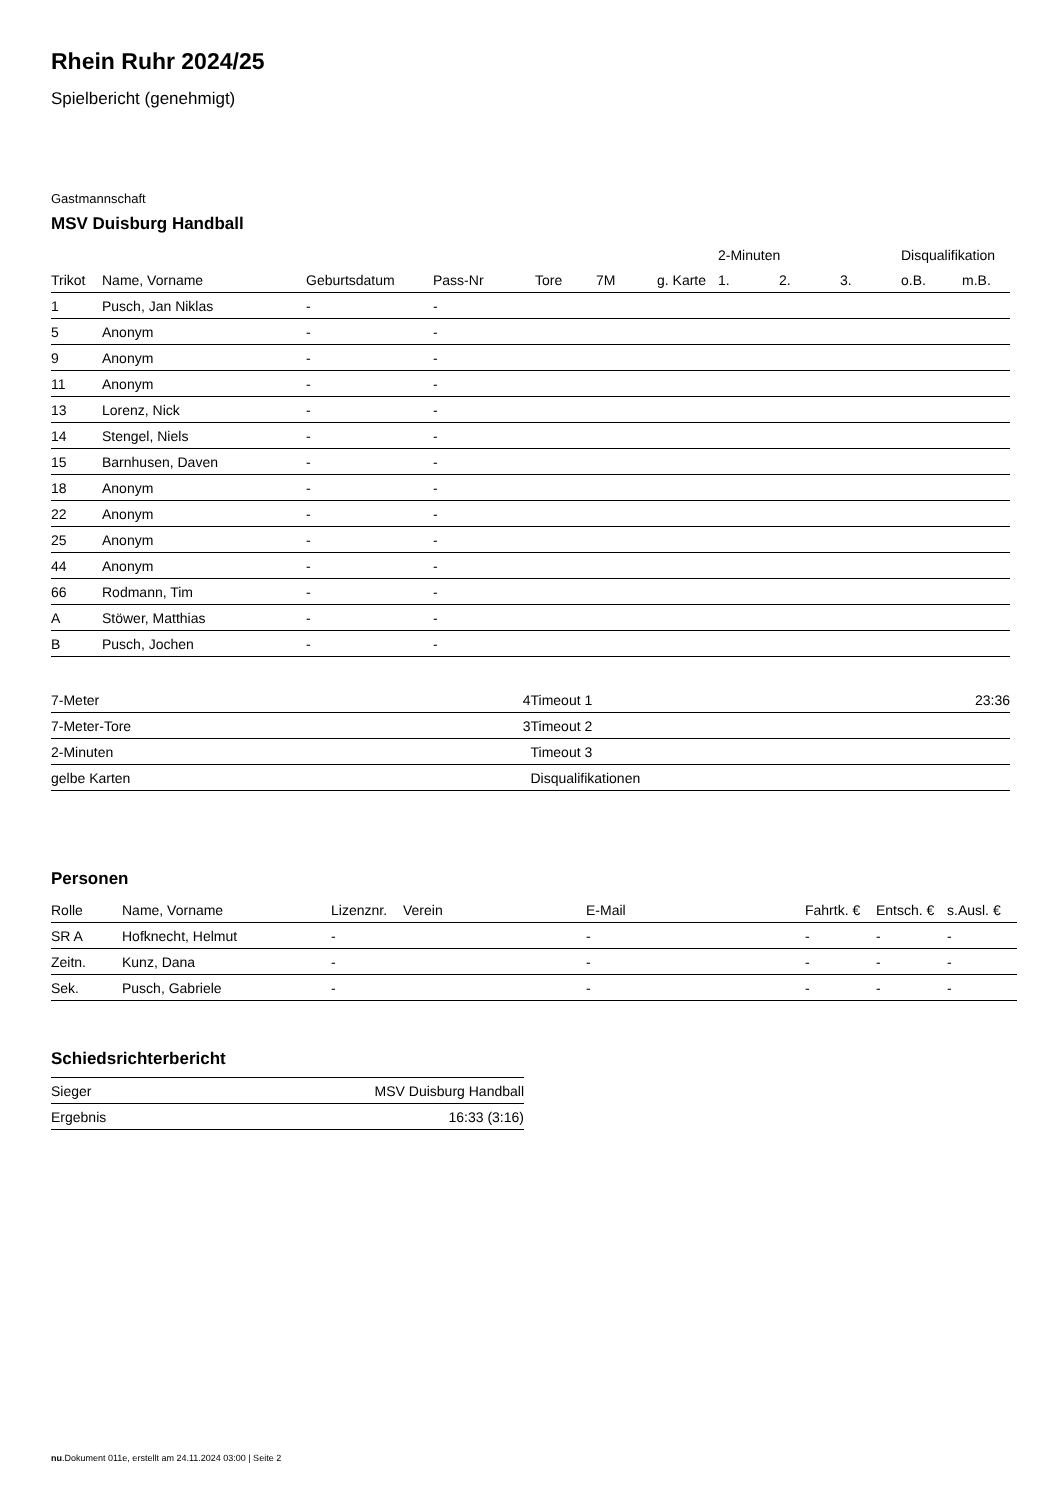Rhein Ruhr 2024/25
Spielbericht (genehmigt)
Gastmannschaft
MSV Duisburg Handball
| | | | | | | | 2-Minuten | | | Disqualifikation | |
| --- | --- | --- | --- | --- | --- | --- | --- | --- | --- | --- | --- |
| Trikot | Name, Vorname | Geburtsdatum | Pass-Nr | Tore | 7M | g. Karte | 1. | 2. | 3. | o.B. | m.B. |
| 1 | Pusch, Jan Niklas | - | - | | | | | | | | |
| 5 | Anonym | - | - | | | | | | | | |
| 9 | Anonym | - | - | | | | | | | | |
| 11 | Anonym | - | - | | | | | | | | |
| 13 | Lorenz, Nick | - | - | | | | | | | | |
| 14 | Stengel, Niels | - | - | | | | | | | | |
| 15 | Barnhusen, Daven | - | - | | | | | | | | |
| 18 | Anonym | - | - | | | | | | | | |
| 22 | Anonym | - | - | | | | | | | | |
| 25 | Anonym | - | - | | | | | | | | |
| 44 | Anonym | - | - | | | | | | | | |
| 66 | Rodmann, Tim | - | - | | | | | | | | |
| A | Stöwer, Matthias | - | - | | | | | | | | |
| B | Pusch, Jochen | - | - | | | | | | | | |
| 7-Meter | 4 |
| 7-Meter-Tore | 3 |
| 2-Minuten | |
| gelbe Karten | |
| Timeout 1 | 23:36 |
| Timeout 2 | |
| Timeout 3 | |
| Disqualifikationen | |
Personen
| Rolle | Name, Vorname | Lizenznr. | Verein | E-Mail | Fahrtk. € | Entsch. € | s.Ausl. € |
| --- | --- | --- | --- | --- | --- | --- | --- |
| SR A | Hofknecht, Helmut | - | | - | - | - | - |
| Zeitn. | Kunz, Dana | - | | - | - | - | - |
| Sek. | Pusch, Gabriele | - | | - | - | - | - |
Schiedsrichterbericht
| Sieger | MSV Duisburg Handball |
| Ergebnis | 16:33 (3:16) |
nu.Dokument 011e, erstellt am 24.11.2024 03:00 | Seite 2